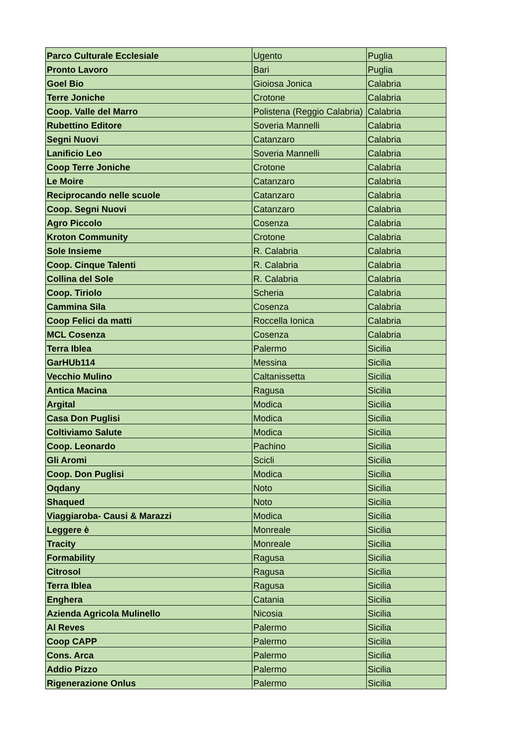| Parco Culturale Ecclesiale | Ugento | Puglia |
| Pronto Lavoro | Bari | Puglia |
| Goel Bio | Gioiosa Jonica | Calabria |
| Terre Joniche | Crotone | Calabria |
| Coop. Valle del Marro | Polistena (Reggio Calabria) | Calabria |
| Rubettino Editore | Soveria Mannelli | Calabria |
| Segni Nuovi | Catanzaro | Calabria |
| Lanificio Leo | Soveria Mannelli | Calabria |
| Coop Terre Joniche | Crotone | Calabria |
| Le Moire | Catanzaro | Calabria |
| Reciprocando nelle scuole | Catanzaro | Calabria |
| Coop. Segni Nuovi | Catanzaro | Calabria |
| Agro Piccolo | Cosenza | Calabria |
| Kroton Community | Crotone | Calabria |
| Sole Insieme | R. Calabria | Calabria |
| Coop. Cinque Talenti | R. Calabria | Calabria |
| Collina del Sole | R. Calabria | Calabria |
| Coop. Tiriolo | Scheria | Calabria |
| Cammina Sila | Cosenza | Calabria |
| Coop Felici da matti | Roccella Ionica | Calabria |
| MCL Cosenza | Cosenza | Calabria |
| Terra Iblea | Palermo | Sicilia |
| GarHUb114 | Messina | Sicilia |
| Vecchio Mulino | Caltanissetta | Sicilia |
| Antica Macina | Ragusa | Sicilia |
| Argital | Modica | Sicilia |
| Casa Don Puglisi | Modica | Sicilia |
| Coltiviamo Salute | Modica | Sicilia |
| Coop. Leonardo | Pachino | Sicilia |
| Gli Aromi | Scicli | Sicilia |
| Coop. Don Puglisi | Modica | Sicilia |
| Oqdany | Noto | Sicilia |
| Shaqued | Noto | Sicilia |
| Viaggiaroba- Causi & Marazzi | Modica | Sicilia |
| Leggere è | Monreale | Sicilia |
| Tracity | Monreale | Sicilia |
| Formability | Ragusa | Sicilia |
| Citrosol | Ragusa | Sicilia |
| Terra Iblea | Ragusa | Sicilia |
| Enghera | Catania | Sicilia |
| Azienda Agricola Mulinello | Nicosia | Sicilia |
| Al Reves | Palermo | Sicilia |
| Coop CAPP | Palermo | Sicilia |
| Cons. Arca | Palermo | Sicilia |
| Addio Pizzo | Palermo | Sicilia |
| Rigenerazione Onlus | Palermo | Sicilia |